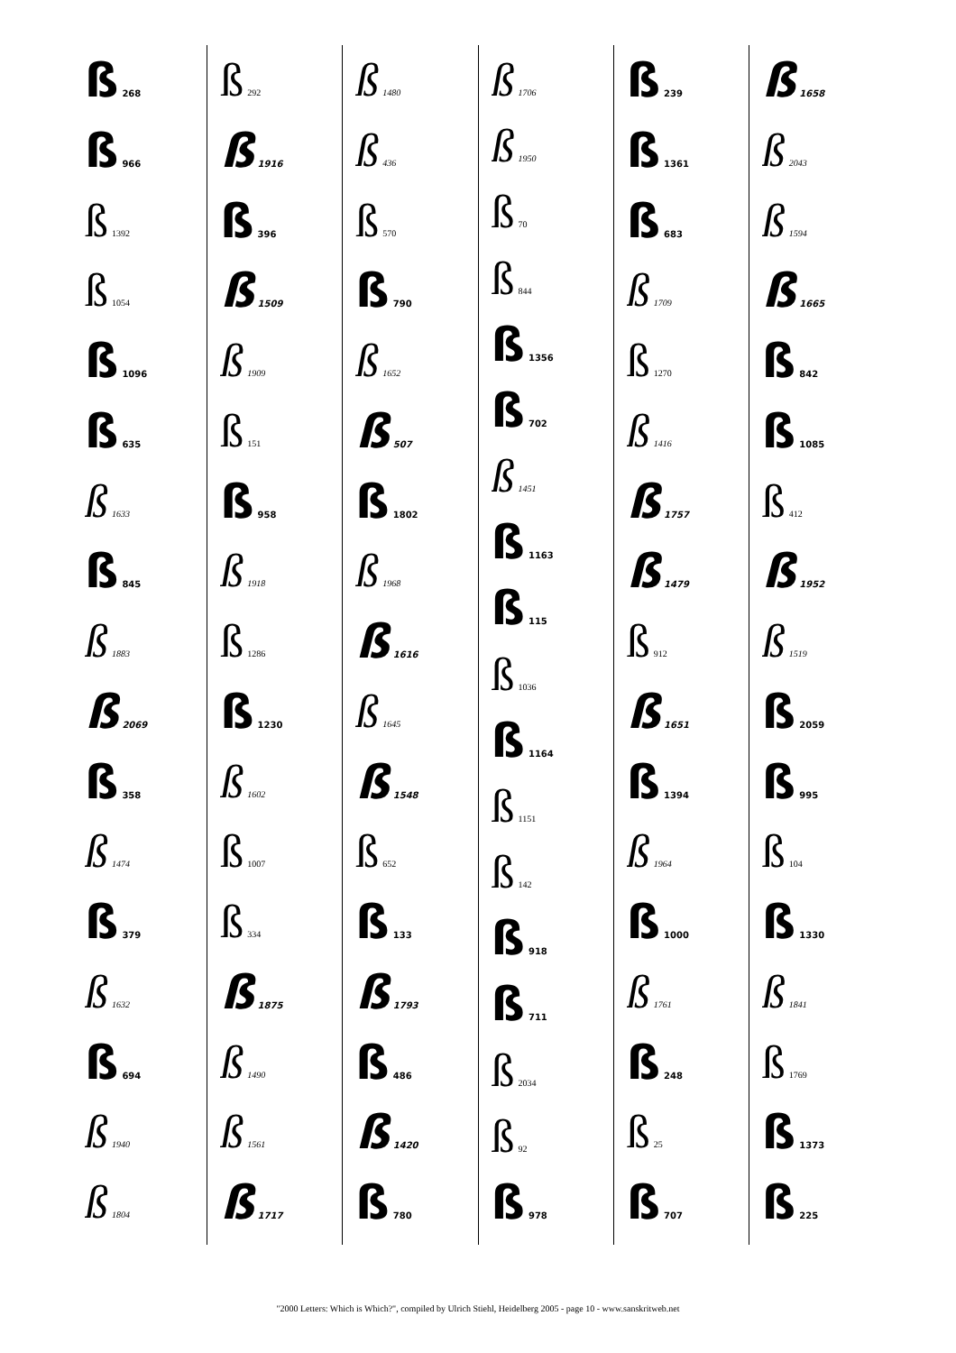ß<sub>268</sub>
ß<sub>966</sub>
ß<sub>1392</sub>
ß<sub>1054</sub>
ß<sub>1096</sub>
ß<sub>635</sub>
ß<sub>1633</sub>
ß<sub>845</sub>
ß<sub>1883</sub>
ß<sub>2069</sub>
ß<sub>358</sub>
ß<sub>1474</sub>
ß<sub>379</sub>
ß<sub>1632</sub>
ß<sub>694</sub>
ß<sub>1940</sub>
ß<sub>1804</sub>
ß<sub>292</sub>
ß<sub>1916</sub>
ß<sub>396</sub>
ß<sub>1509</sub>
ß<sub>1909</sub>
ß<sub>151</sub>
ß<sub>958</sub>
ß<sub>1918</sub>
ß<sub>1286</sub>
ß<sub>1230</sub>
ß<sub>1602</sub>
ß<sub>1007</sub>
ß<sub>334</sub>
ß<sub>1875</sub>
ß<sub>1490</sub>
ß<sub>1561</sub>
ß<sub>1717</sub>
ß<sub>1480</sub>
ß<sub>436</sub>
ß<sub>570</sub>
ß<sub>790</sub>
ß<sub>1652</sub>
ß<sub>507</sub>
ß<sub>1802</sub>
ß<sub>1968</sub>
ß<sub>1616</sub>
ß<sub>1645</sub>
ß<sub>1548</sub>
ß<sub>652</sub>
ß<sub>133</sub>
ß<sub>1793</sub>
ß<sub>486</sub>
ß<sub>1420</sub>
ß<sub>780</sub>
ß<sub>1706</sub>
ß<sub>1950</sub>
ß<sub>70</sub>
ß<sub>844</sub>
ß<sub>1356</sub>
ß<sub>702</sub>
ß<sub>1451</sub>
ß<sub>1163</sub>
ß<sub>115</sub>
ß<sub>1036</sub>
ß<sub>1164</sub>
ß<sub>1151</sub>
ß<sub>142</sub>
ß<sub>918</sub>
ß<sub>711</sub>
ß<sub>2034</sub>
ß<sub>92</sub>
ß<sub>978</sub>
ß<sub>239</sub>
ß<sub>1361</sub>
ß<sub>683</sub>
ß<sub>1709</sub>
ß<sub>1270</sub>
ß<sub>1416</sub>
ß<sub>1757</sub>
ß<sub>1479</sub>
ß<sub>912</sub>
ß<sub>1651</sub>
ß<sub>1394</sub>
ß<sub>1964</sub>
ß<sub>1000</sub>
ß<sub>1761</sub>
ß<sub>248</sub>
ß<sub>25</sub>
ß<sub>707</sub>
ß<sub>1658</sub>
ß<sub>2043</sub>
ß<sub>1594</sub>
ß<sub>1665</sub>
ß<sub>842</sub>
ß<sub>1085</sub>
ß<sub>412</sub>
ß<sub>1952</sub>
ß<sub>1519</sub>
ß<sub>2059</sub>
ß<sub>995</sub>
ß<sub>104</sub>
ß<sub>1330</sub>
ß<sub>1841</sub>
ß<sub>1769</sub>
ß<sub>1373</sub>
ß<sub>225</sub>
"2000 Letters: Which is Which?", compiled by Ulrich Stiehl, Heidelberg 2005 - page 10 - www.sanskritweb.net